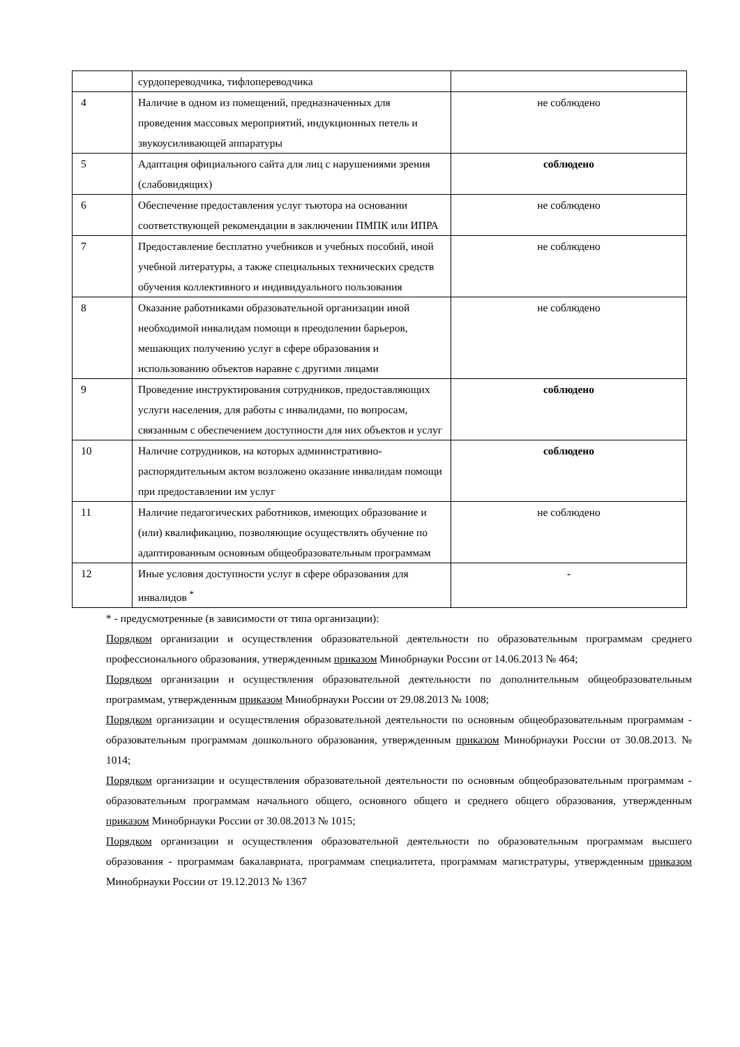| | сурдопереводчика, тифлопереводчика | |
| 4 | Наличие в одном из помещений, предназначенных для проведения массовых мероприятий, индукционных петель и звукоусиливающей аппаратуры | не соблюдено |
| 5 | Адаптация официального сайта для лиц с нарушениями зрения (слабовидящих) | соблюдено |
| 6 | Обеспечение предоставления услуг тьютора на основании соответствующей рекомендации в заключении ПМПК или ИПРА | не соблюдено |
| 7 | Предоставление бесплатно учебников и учебных пособий, иной учебной литературы, а также специальных технических средств обучения коллективного и индивидуального пользования | не соблюдено |
| 8 | Оказание работниками образовательной организации иной необходимой инвалидам помощи в преодолении барьеров, мешающих получению услуг в сфере образования и использованию объектов наравне с другими лицами | не соблюдено |
| 9 | Проведение инструктирования сотрудников, предоставляющих услуги населения, для работы с инвалидами, по вопросам, связанным с обеспечением доступности для них объектов и услуг | соблюдено |
| 10 | Наличие сотрудников, на которых административно-распорядительным актом возложено оказание инвалидам помощи при предоставлении им услуг | соблюдено |
| 11 | Наличие педагогических работников, имеющих образование и (или) квалификацию, позволяющие осуществлять обучение по адаптированным основным общеобразовательным программам | не соблюдено |
| 12 | Иные условия доступности услуг в сфере образования для инвалидов <sup>*</sup> | - |
* - предусмотренные (в зависимости от типа организации):
Порядком организации и осуществления образовательной деятельности по образовательным программам среднего профессионального образования, утвержденным приказом Минобрнауки России от 14.06.2013 № 464;
Порядком организации и осуществления образовательной деятельности по дополнительным общеобразовательным программам, утвержденным приказом Минобрнауки России от 29.08.2013 № 1008;
Порядком организации и осуществления образовательной деятельности по основным общеобразовательным программам - образовательным программам дошкольного образования, утвержденным приказом Минобрнауки России от 30.08.2013. № 1014;
Порядком организации и осуществления образовательной деятельности по основным общеобразовательным программам - образовательным программам начального общего, основного общего и среднего общего образования, утвержденным приказом Минобрнауки России от 30.08.2013 № 1015;
Порядком организации и осуществления образовательной деятельности по образовательным программам высшего образования - программам бакалавриата, программам специалитета, программам магистратуры, утвержденным приказом Минобрнауки России от 19.12.2013 № 1367